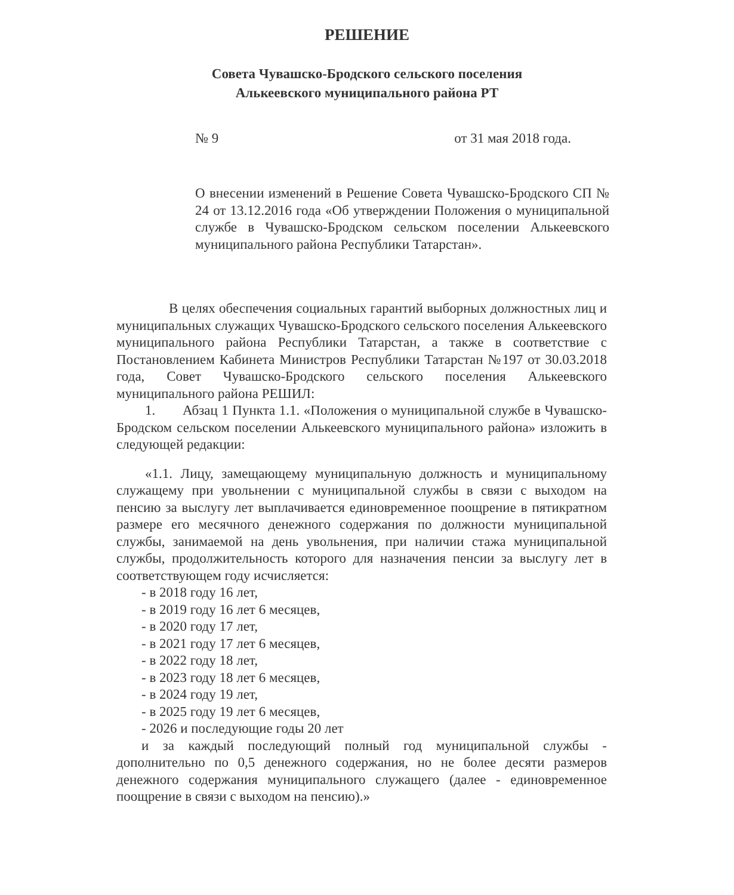РЕШЕНИЕ
Совета Чувашско-Бродского сельского поселения
Алькеевского муниципального района РТ
№ 9 от 31 мая 2018 года.
О внесении изменений в Решение Совета Чувашско-Бродского СП № 24 от 13.12.2016 года «Об утверждении Положения о муниципальной службе в Чувашско-Бродском сельском поселении Алькеевского муниципального района Республики Татарстан».
В целях обеспечения социальных гарантий выборных должностных лиц и муниципальных служащих Чувашско-Бродского сельского поселения Алькеевского муниципального района Республики Татарстан, а также в соответствие с Постановлением Кабинета Министров Республики Татарстан №197 от 30.03.2018 года, Совет Чувашско-Бродского сельского поселения Алькеевского муниципального района РЕШИЛ:
1. Абзац 1 Пункта 1.1. «Положения о муниципальной службе в Чувашско-Бродском сельском поселении Алькеевского муниципального района» изложить в следующей редакции:
«1.1. Лицу, замещающему муниципальную должность и муниципальному служащему при увольнении с муниципальной службы в связи с выходом на пенсию за выслугу лет выплачивается единовременное поощрение в пятикратном размере его месячного денежного содержания по должности муниципальной службы, занимаемой на день увольнения, при наличии стажа муниципальной службы, продолжительность которого для назначения пенсии за выслугу лет в соответствующем году исчисляется:
- в 2018 году 16 лет,
- в 2019 году 16 лет 6 месяцев,
- в 2020 году 17 лет,
- в 2021 году 17 лет 6 месяцев,
- в 2022 году 18 лет,
- в 2023 году 18 лет 6 месяцев,
- в 2024 году 19 лет,
- в 2025 году 19 лет 6 месяцев,
- 2026 и последующие годы 20 лет
и за каждый последующий полный год муниципальной службы - дополнительно по 0,5 денежного содержания, но не более десяти размеров денежного содержания муниципального служащего (далее - единовременное поощрение в связи с выходом на пенсию).»